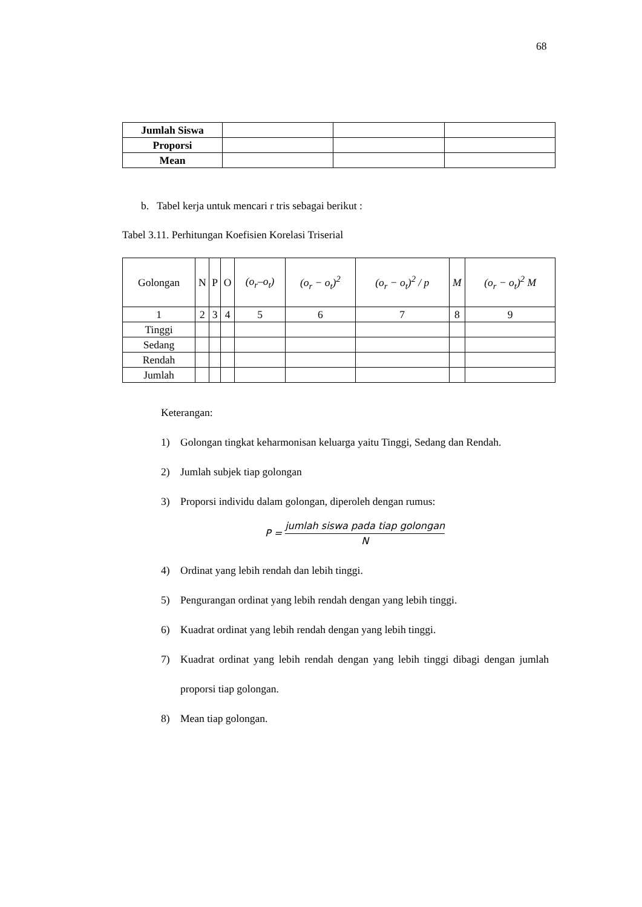68
| Jumlah Siswa | | | |
| Proporsi | | | |
| Mean | | | |
b. Tabel kerja untuk mencari r tris sebagai berikut :
Tabel 3.11. Perhitungan Koefisien Korelasi Triserial
| Golongan | N | P | O | (o<sub>r</sub>–o<sub>t</sub>) | (o<sub>r</sub> − o<sub>t</sub>)<sup>2</sup> | (o<sub>r</sub> − o<sub>t</sub>)<sup>2</sup> / p | M | (o<sub>r</sub> − o<sub>t</sub>)<sup>2</sup> M |
| 1 | 2 | 3 | 4 | 5 | 6 | 7 | 8 | 9 |
| Tinggi | | | | | | | | |
| Sedang | | | | | | | | |
| Rendah | | | | | | | | |
| Jumlah | | | | | | | | |
Keterangan:
1) Golongan tingkat keharmonisan keluarga yaitu Tinggi, Sedang dan Rendah.
2) Jumlah subjek tiap golongan
3) Proporsi individu dalam golongan, diperoleh dengan rumus:
P =
jumlah siswa pada tiap golongan
N
4) Ordinat yang lebih rendah dan lebih tinggi.
5) Pengurangan ordinat yang lebih rendah dengan yang lebih tinggi.
6) Kuadrat ordinat yang lebih rendah dengan yang lebih tinggi.
7) Kuadrat ordinat yang lebih rendah dengan yang lebih tinggi dibagi dengan jumlah proporsi tiap golongan.
8) Mean tiap golongan.